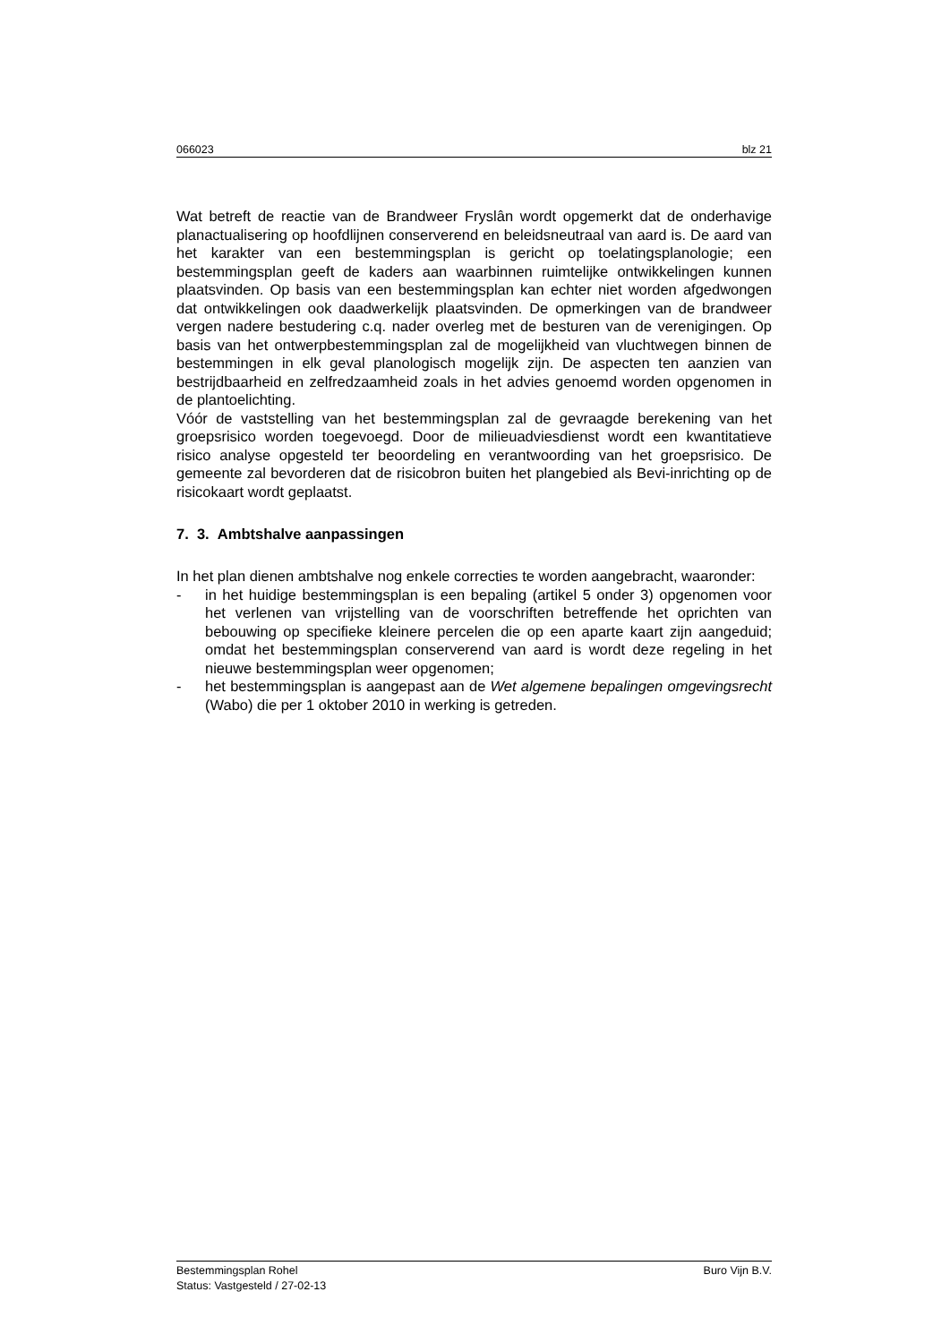066023 blz 21
Wat betreft de reactie van de Brandweer Fryslân wordt opgemerkt dat de onderhavige planactualisering op hoofdlijnen conserverend en beleidsneutraal van aard is. De aard van het karakter van een bestemmingsplan is gericht op toelatingsplanologie; een bestemmingsplan geeft de kaders aan waarbinnen ruimtelijke ontwikkelingen kunnen plaatsvinden. Op basis van een bestemmingsplan kan echter niet worden afgedwongen dat ontwikkelingen ook daadwerkelijk plaatsvinden. De opmerkingen van de brandweer vergen nadere bestudering c.q. nader overleg met de besturen van de verenigingen. Op basis van het ontwerpbestemmingsplan zal de mogelijkheid van vluchtwegen binnen de bestemmingen in elk geval planologisch mogelijk zijn. De aspecten ten aanzien van bestrijdbaarheid en zelfredzaamheid zoals in het advies genoemd worden opgenomen in de plantoelichting.
Vóór de vaststelling van het bestemmingsplan zal de gevraagde berekening van het groepsrisico worden toegevoegd. Door de milieuadviesdienst wordt een kwantitatieve risico analyse opgesteld ter beoordeling en verantwoording van het groepsrisico. De gemeente zal bevorderen dat de risicobron buiten het plangebied als Bevi-inrichting op de risicokaart wordt geplaatst.
7. 3. Ambtshalve aanpassingen
In het plan dienen ambtshalve nog enkele correcties te worden aangebracht, waaronder:
-
in het huidige bestemmingsplan is een bepaling (artikel 5 onder 3) opgenomen voor het verlenen van vrijstelling van de voorschriften betreffende het oprichten van bebouwing op specifieke kleinere percelen die op een aparte kaart zijn aangeduid; omdat het bestemmingsplan conserverend van aard is wordt deze regeling in het nieuwe bestemmingsplan weer opgenomen;
-
het bestemmingsplan is aangepast aan de Wet algemene bepalingen omgevingsrecht (Wabo) die per 1 oktober 2010 in werking is getreden.
Bestemmingsplan Rohel Buro Vijn B.V.
Status: Vastgesteld / 27-02-13